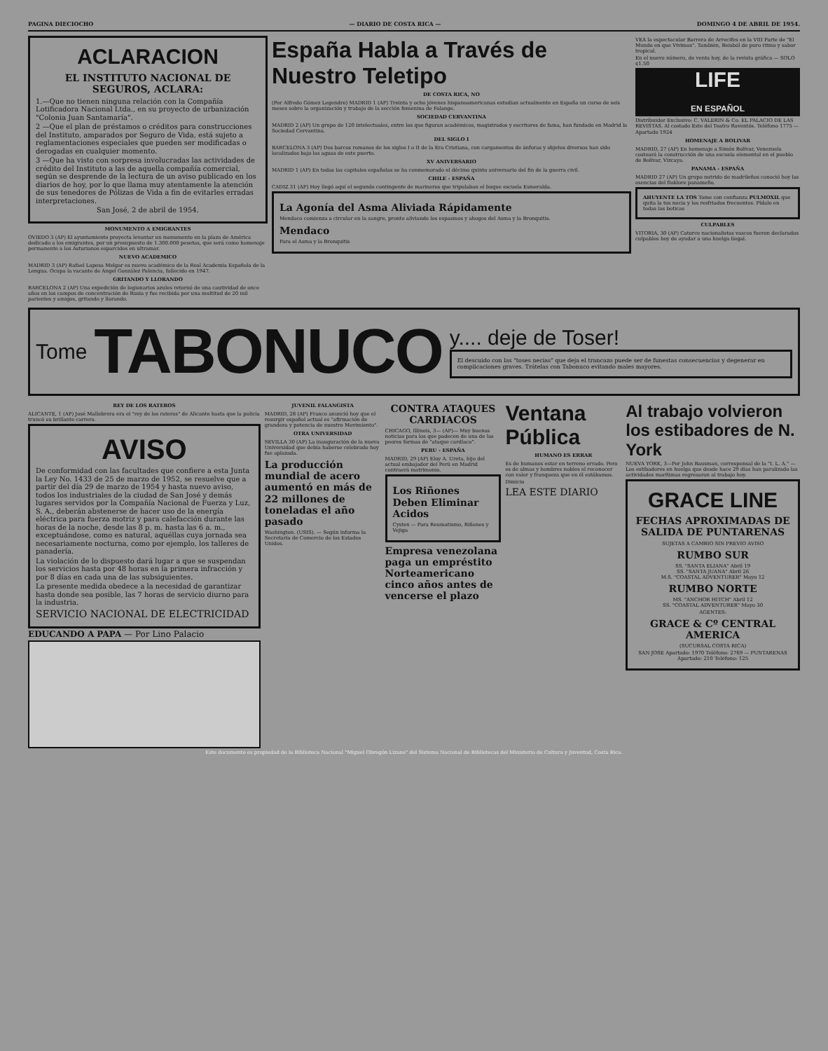PAGINA DIECIOCHO — DIARIO DE COSTA RICA — DOMINGO 4 DE ABRIL DE 1954.
ACLARACION
EL INSTITUTO NACIONAL DE SEGUROS, ACLARA:
1.—Que no tienen ninguna relación con la Compañía Lotificadora Nacional Ltda., en su proyecto de urbanización "Colonia Juan Santamaría".
2 —Que el plan de préstamos o créditos para construcciones del Instituto, amparados por Seguro de Vida, está sujeto a reglamentaciones especiales que pueden ser modificadas o derogadas en cualquier momento.
3 —Que ha visto con sorpresa involucradas las actividades de crédito del Instituto a las de aquella compañía comercial, según se desprende de la lectura de un aviso publicado en los diarios de hoy, por lo que llama muy atentamente la atención de sus tenedores de Pólizas de Vida a fin de evitarles erradas interpretaciones.
San José, 2 de abril de 1954.
MONUMENTO A EMIGRANTES
OVIEDO 3 (AP) El ayuntamiento proyecta levantar un monumento en la plaza de América dedicado a los emigrantes, por un presupuesto de 1.300.000 pesetas, que será como homenaje permanente a los Asturianos esparcidos en ultramar.
NUEVO ACADEMICO
MADRID 3 (AP) Rafael Lapesa Melgar es nuevo académico de la Real Academia Española de la Lengua. Ocupa la vacante de Angel González Palencia, fallecido en 1947.
GRITANDO Y LLORANDO
BARCELONA 2 (AP) Una expedición de legionarios azules retornó de una cautividad de once años en los campos de concentración de Rusia y fue recibida por una multitud de 20 mil parientes y amigos, gritando y llorando.
España Habla a Través de Nuestro Teletipo
DE COSTA RICA, NO
(Por Alfredo Gómez Legendre) MADRID 1 (AP) Treinta y ocho jóvenes hispanoamericanas estudian actualmente en España un curso de seis meses sobre la organización y trabajo de la sección femenina de Falange.
SOCIEDAD CERVANTINA
MADRID 2 (AP) Un grupo de 120 intelectuales, entre los que figuran académicos, magistrados y escritores de fama, han fundado en Madrid la Sociedad Cervantina.
DEL SIGLO I
BARCELONA 3 (AP) Dos barcos romanos de los siglos I o II de la Era Cristiana, con cargamentos de ánforas y objetos diversos han sido localizados bajo las aguas de este puerto.
XV ANIVERSARIO
MADRID 1 (AP) En todas las capitales españolas se ha conmemorado el décimo quinto aniversario del fin de la guerra civil.
CHILE - ESPAÑA
CADIZ 31 (AP) Hoy llegó aquí el segundo contingente de marineros que tripulaban el buque escuela Esmeralda.
La Agonía del Asma Aliviada Rápidamente
Mendaco comienza a circular en la sangre, pronto aliviando los espasmos y ahogos del Asma y la Bronquitis.
Mendaco
Para el Asma y la Bronquitis
VEA la espectacular Barrera de Arrecifes en la VIII Parte de "El Mundo en que Vivimos". También, Beisból de puro ritmo y sabor tropical.
En el nuevo número, de venta hoy, de la revista gráfica — SOLO ¢1.50
LIFE
EN ESPAÑOL
Distribuidor Exclusivo: C. VALERIN & Co. EL PALACIO DE LAS REVISTAS. Al costado Este del Teatro Raventós. Teléfono 1775 — Apartado 1924
HOMENAJE A BOLIVAR
MADRID, 27 (AP) En homenaje a Simón Bolívar, Venezuela costeará la construcción de una escuela elemental en el pueblo de Bolívar, Vizcaya.
PANAMA - ESPAÑA
MADRID 27 (AP) Un grupo nutrido de madrileños conoció hoy las esencias del floklore panameño.
AHUYENTE LA TOS Tome con confianza PULMOXIL que quita la tos necia y los resfriados frecuentes. Pídalo en todas las boticas
CULPABLES
VITORIA, 30 (AP) Catorce nacionalistas vascos fueron declarados culpables hoy de ayudar a una huelga ilegal.
Tome TABONUCO
y.... deje de Toser!
El descuido con las "toses necias" que deja el trancazo puede ser de funestas consecuencias y degenerar en complicaciones graves. Trátelas con Tabonuco evitando males mayores.
REY DE LOS RATEROS
ALICANTE, 1 (AP) José Mallebrera era el "rey de los rateros" de Alicante hasta que la policía truncó su brillante carrera.
AVISO
De conformidad con las facultades que confiere a esta Junta la Ley No. 1433 de 25 de marzo de 1952, se resuelve que a partir del día 29 de marzo de 1954 y hasta nuevo aviso, todos los industriales de la ciudad de San José y demás lugares servidos por la Compañía Nacional de Fuerza y Luz, S. A., deberán abstenerse de hacer uso de la energía eléctrica para fuerza motriz y para calefacción durante las horas de la noche, desde las 8 p. m. hasta las 6 a. m., exceptuándose, como es natural, aquéllas cuya jornada sea necesariamente nocturna, como por ejemplo, los talleres de panadería.
La violación de lo dispuesto dará lugar a que se suspendan los servicios hasta por 48 horas en la primera infracción y por 8 días en cada una de las subsiguientes.
La presente medida obedece a la necesidad de garantizar hasta donde sea posible, las 7 horas de servicio diurno para la industria.
SERVICIO NACIONAL DE ELECTRICIDAD
EDUCANDO A PAPA — Por Lino Palacio
JUVENIL FALANGISTA
MADRID, 28 (AP) Franco anunció hoy que el resurgir español actual es "afirmación de grandeza y potencia de nuestro Movimiento".
OTRA UNIVERSIDAD
SEVILLA 30 (AP) La inauguración de la nueva Universidad que debía haberse celebrado hoy fue aplazada.
La producción mundial de acero aumentó en más de 22 millones de toneladas el año pasado
Washington. (USIS). — Según informa la Secretaría de Comercio de los Estados Unidos.
CONTRA ATAQUES CARDIACOS
CHICAGO, Illinois, 3— (AP)— Muy buenas noticias para los que padecen de una de las peores formas de "ataque cardíaco".
PERU - ESPAÑA
MADRID, 29 (AP) Eloy A. Ureta, hijo del actual embajador del Perú en Madrid contraerá matrimonio.
Los Riñones Deben Eliminar Acidos
Cystex — Para Reumatismo, Riñones y Vejiga
Empresa venezolana paga un empréstito Norteamericano cinco años antes de vencerse el plazo
Ventana Pública
HUMANO ES ERRAR
Es de humanos estar en terreno errado. Pero es de almas y hombres nobles el reconocer con valor y franqueza que en él estábamos.
Dimicio
LEA ESTE DIARIO
Al trabajo volvieron los estibadores de N. York
NUEVA YORK, 3—Por John Bausman, corresponsal de la "I. L. A." — Los estibadores en huelga que desde hace 29 días han paralizado las actividades marítimas regresaron al trabajo hoy.
GRACE LINE
FECHAS APROXIMADAS DE SALIDA DE PUNTARENAS
SUJETAS A CAMBIO SIN PREVIO AVISO
RUMBO SUR
SS. "SANTA ELIANA" Abril 19
SS. "SANTA JUANA" Abril 26
M.S. "COASTAL ADVENTURER" Mayo 12
RUMBO NORTE
MS. "ANCHOR HITCH" Abril 12
SS. "COASTAL ADVENTURER" Mayo 30
AGENTES:
GRACE & Cº CENTRAL AMERICA
(SUCURSAL COSTA RICA)
SAN JOSE Apartado: 1970 Teléfono: 2769 — PUNTARENAS Apartado: 210 Teléfono: 125
Este documento es propiedad de la Biblioteca Nacional "Miguel Obregón Lizano" del Sistema Nacional de Bibliotecas del Ministerio de Cultura y Juventud, Costa Rica.